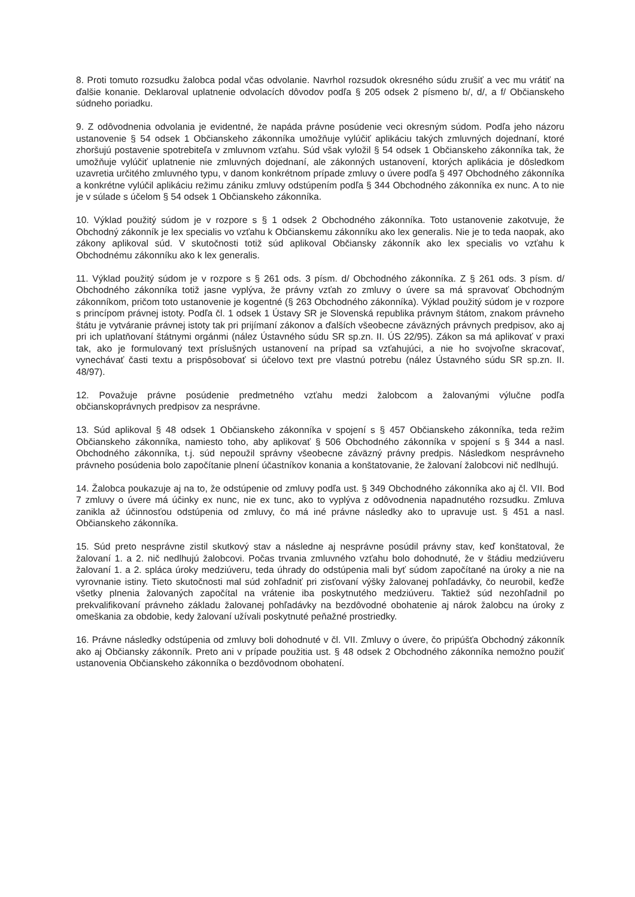8. Proti tomuto rozsudku žalobca podal včas odvolanie. Navrhol rozsudok okresného súdu zrušiť a vec mu vrátiť na ďalšie konanie. Deklaroval uplatnenie odvolacích dôvodov podľa § 205 odsek 2 písmeno b/, d/, a f/ Občianskeho súdneho poriadku.
9. Z odôvodnenia odvolania je evidentné, že napáda právne posúdenie veci okresným súdom. Podľa jeho názoru ustanovenie § 54 odsek 1 Občianskeho zákonníka umožňuje vylúčiť aplikáciu takých zmluvných dojednaní, ktoré zhoršujú postavenie spotrebiteľa v zmluvnom vzťahu. Súd však vyložil § 54 odsek 1 Občianskeho zákonníka tak, že umožňuje vylúčiť uplatnenie nie zmluvných dojednaní, ale zákonných ustanovení, ktorých aplikácia je dôsledkom uzavretia určitého zmluvného typu, v danom konkrétnom prípade zmluvy o úvere podľa § 497 Obchodného zákonníka a konkrétne vylúčil aplikáciu režimu zániku zmluvy odstúpením podľa § 344 Obchodného zákonníka ex nunc. A to nie je v súlade s účelom § 54 odsek 1 Občianskeho zákonníka.
10. Výklad použitý súdom je v rozpore s § 1 odsek 2 Obchodného zákonníka. Toto ustanovenie zakotvuje, že Obchodný zákonník je lex specialis vo vzťahu k Občianskemu zákonníku ako lex generalis. Nie je to teda naopak, ako zákony aplikoval súd. V skutočnosti totiž súd aplikoval Občiansky zákonník ako lex specialis vo vzťahu k Obchodnému zákonníku ako k lex generalis.
11. Výklad použitý súdom je v rozpore s § 261 ods. 3 písm. d/ Obchodného zákonníka. Z § 261 ods. 3 písm. d/ Obchodného zákonníka totiž jasne vyplýva, že právny vzťah zo zmluvy o úvere sa má spravovať Obchodným zákonníkom, pričom toto ustanovenie je kogentné (§ 263 Obchodného zákonníka). Výklad použitý súdom je v rozpore s princípom právnej istoty. Podľa čl. 1 odsek 1 Ústavy SR je Slovenská republika právnym štátom, znakom právneho štátu je vytváranie právnej istoty tak pri prijímaní zákonov a ďalších všeobecne záväzných právnych predpisov, ako aj pri ich uplatňovaní štátnymi orgánmi (nález Ústavného súdu SR sp.zn. II. ÚS 22/95). Zákon sa má aplikovať v praxi tak, ako je formulovaný text príslušných ustanovení na prípad sa vzťahujúci, a nie ho svojvoľne skracovať, vynechávať časti textu a prispôsobovať si účelovo text pre vlastnú potrebu (nález Ústavného súdu SR sp.zn. II. 48/97).
12. Považuje právne posúdenie predmetného vzťahu medzi žalobcom a žalovanými výlučne podľa občianskoprávnych predpisov za nesprávne.
13. Súd aplikoval § 48 odsek 1 Občianskeho zákonníka v spojení s § 457 Občianskeho zákonníka, teda režim Občianskeho zákonníka, namiesto toho, aby aplikovať § 506 Obchodného zákonníka v spojení s § 344 a nasl. Obchodného zákonníka, t.j. súd nepoužil správny všeobecne záväzný právny predpis. Následkom nesprávneho právneho posúdenia bolo započítanie plnení účastníkov konania a konštatovanie, že žalovaní žalobcovi nič nedlhujú.
14. Žalobca poukazuje aj na to, že odstúpenie od zmluvy podľa ust. § 349 Obchodného zákonníka ako aj čl. VII. Bod 7 zmluvy o úvere má účinky ex nunc, nie ex tunc, ako to vyplýva z odôvodnenia napadnutého rozsudku. Zmluva zanikla až účinnosťou odstúpenia od zmluvy, čo má iné právne následky ako to upravuje ust. § 451 a nasl. Občianskeho zákonníka.
15. Súd preto nesprávne zistil skutkový stav a následne aj nesprávne posúdil právny stav, keď konštatoval, že žalovaní 1. a 2. nič nedlhujú žalobcovi. Počas trvania zmluvného vzťahu bolo dohodnuté, že v štádiu medziúveru žalovaní 1. a 2. splácа úroky medziúveru, teda úhrady do odstúpenia mali byť súdom započítané na úroky a nie na vyrovnanie istiny. Tieto skutočnosti mal súd zohľadniť pri zisťovaní výšky žalovanej pohľadávky, čo neurobil, keďže všetky plnenia žalovaných započítal na vrátenie iba poskytnutého medziúveru. Taktiež súd nezohľadnil po prekvalifikovaní právneho základu žalovanej pohľadávky na bezdôvodné obohatenie aj nárok žalobcu na úroky z omeškania za obdobie, kedy žalovaní užívali poskytnuté peňažné prostriedky.
16. Právne následky odstúpenia od zmluvy boli dohodnuté v čl. VII. Zmluvy o úvere, čo pripúšťa Obchodný zákonník ako aj Občiansky zákonník. Preto ani v prípade použitia ust. § 48 odsek 2 Obchodného zákonníka nemožno použiť ustanovenia Občianskeho zákonníka o bezdôvodnom obohatení.